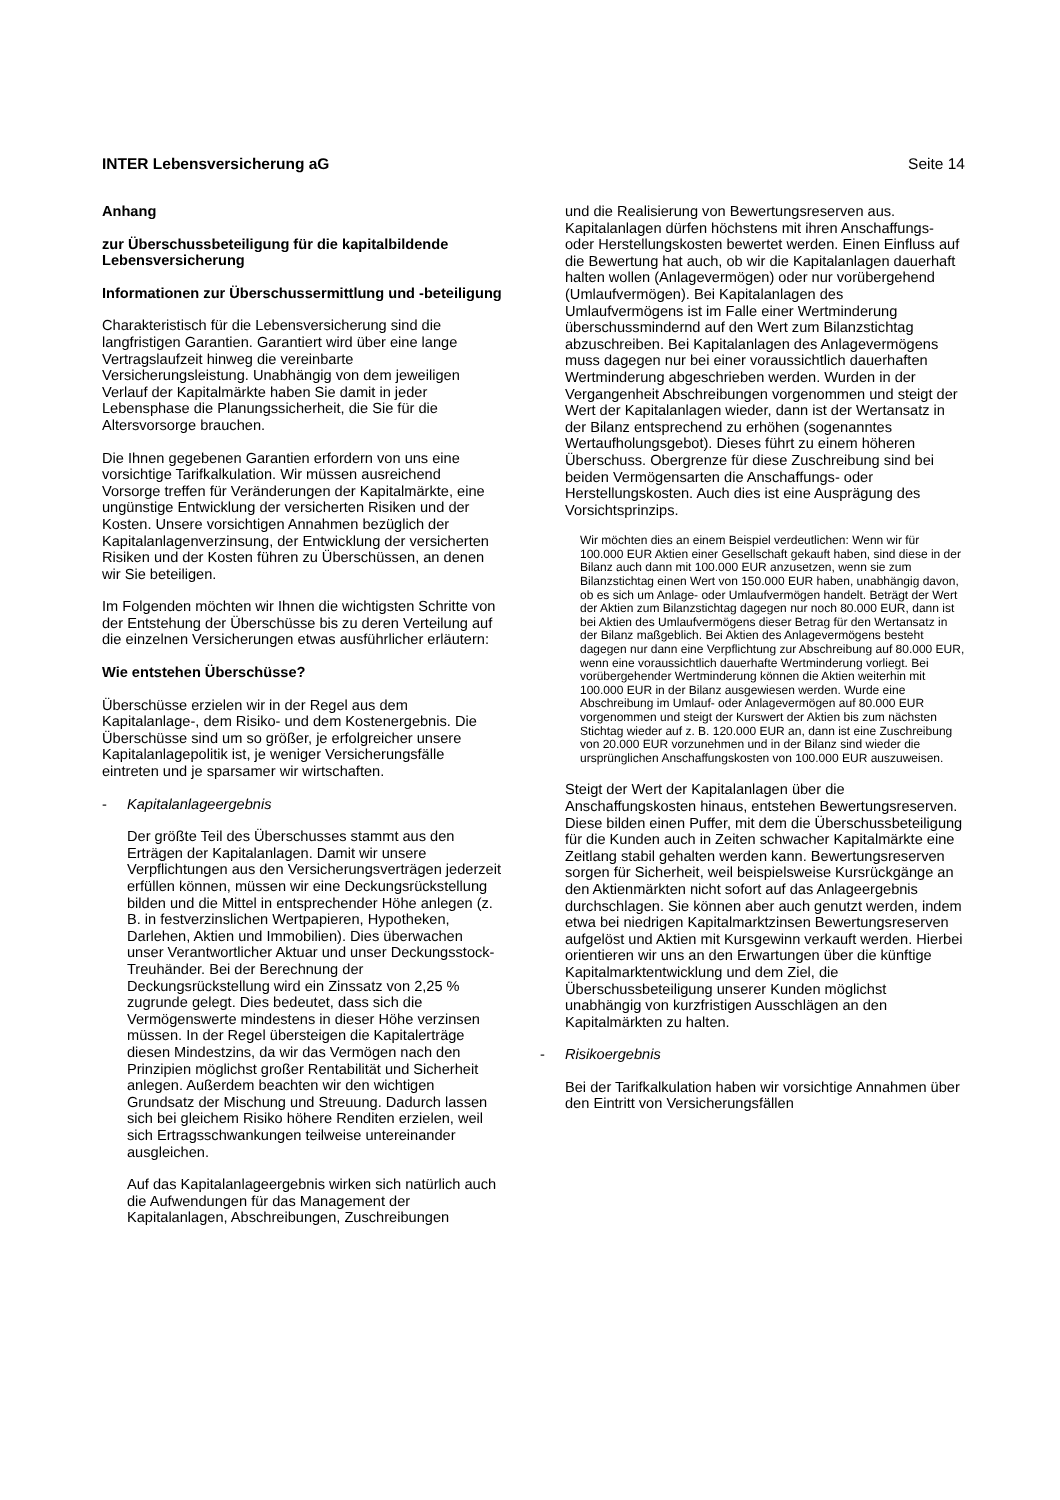INTER Lebensversicherung aG Seite 14
Anhang
zur Überschussbeteiligung für die kapitalbildende Lebensversicherung
Informationen zur Überschussermittlung und -beteiligung
Charakteristisch für die Lebensversicherung sind die langfristigen Garantien. Garantiert wird über eine lange Vertragslaufzeit hinweg die vereinbarte Versicherungsleistung. Unabhängig von dem jeweiligen Verlauf der Kapitalmärkte haben Sie damit in jeder Lebensphase die Planungssicherheit, die Sie für die Altersvorsorge brauchen.
Die Ihnen gegebenen Garantien erfordern von uns eine vorsichtige Tarifkalkulation. Wir müssen ausreichend Vorsorge treffen für Veränderungen der Kapitalmärkte, eine ungünstige Entwicklung der versicherten Risiken und der Kosten. Unsere vorsichtigen Annahmen bezüglich der Kapitalanlagenverzinsung, der Entwicklung der versicherten Risiken und der Kosten führen zu Überschüssen, an denen wir Sie beteiligen.
Im Folgenden möchten wir Ihnen die wichtigsten Schritte von der Entstehung der Überschüsse bis zu deren Verteilung auf die einzelnen Versicherungen etwas ausführlicher erläutern:
Wie entstehen Überschüsse?
Überschüsse erzielen wir in der Regel aus dem Kapitalanlage-, dem Risiko- und dem Kostenergebnis. Die Überschüsse sind um so größer, je erfolgreicher unsere Kapitalanlagepolitik ist, je weniger Versicherungsfälle eintreten und je sparsamer wir wirtschaften.
- Kapitalanlageergebnis
Der größte Teil des Überschusses stammt aus den Erträgen der Kapitalanlagen. Damit wir unsere Verpflichtungen aus den Versicherungsverträgen jederzeit erfüllen können, müssen wir eine Deckungsrückstellung bilden und die Mittel in entsprechender Höhe anlegen (z. B. in festverzinslichen Wertpapieren, Hypotheken, Darlehen, Aktien und Immobilien). Dies überwachen unser Verantwortlicher Aktuar und unser Deckungsstock-Treuhänder. Bei der Berechnung der Deckungsrückstellung wird ein Zinssatz von 2,25 % zugrunde gelegt. Dies bedeutet, dass sich die Vermögenswerte mindestens in dieser Höhe verzinsen müssen. In der Regel übersteigen die Kapitalerträge diesen Mindestzins, da wir das Vermögen nach den Prinzipien möglichst großer Rentabilität und Sicherheit anlegen. Außerdem beachten wir den wichtigen Grundsatz der Mischung und Streuung. Dadurch lassen sich bei gleichem Risiko höhere Renditen erzielen, weil sich Ertragsschwankungen teilweise untereinander ausgleichen.
Auf das Kapitalanlageergebnis wirken sich natürlich auch die Aufwendungen für das Management der Kapitalanlagen, Abschreibungen, Zuschreibungen
und die Realisierung von Bewertungsreserven aus. Kapitalanlagen dürfen höchstens mit ihren Anschaffungs- oder Herstellungskosten bewertet werden. Einen Einfluss auf die Bewertung hat auch, ob wir die Kapitalanlagen dauerhaft halten wollen (Anlagevermögen) oder nur vorübergehend (Umlaufvermögen). Bei Kapitalanlagen des Umlaufvermögens ist im Falle einer Wertminderung überschussmindernd auf den Wert zum Bilanzstichtag abzuschreiben. Bei Kapitalanlagen des Anlagevermögens muss dagegen nur bei einer voraussichtlich dauerhaften Wertminderung abgeschrieben werden. Wurden in der Vergangenheit Abschreibungen vorgenommen und steigt der Wert der Kapitalanlagen wieder, dann ist der Wertansatz in der Bilanz entsprechend zu erhöhen (sogenanntes Wertaufholungsgebot). Dieses führt zu einem höheren Überschuss. Obergrenze für diese Zuschreibung sind bei beiden Vermögensarten die Anschaffungs- oder Herstellungskosten. Auch dies ist eine Ausprägung des Vorsichtsprinzips.
Wir möchten dies an einem Beispiel verdeutlichen: Wenn wir für 100.000 EUR Aktien einer Gesellschaft gekauft haben, sind diese in der Bilanz auch dann mit 100.000 EUR anzusetzen, wenn sie zum Bilanzstichtag einen Wert von 150.000 EUR haben, unabhängig davon, ob es sich um Anlage- oder Umlaufvermögen handelt. Beträgt der Wert der Aktien zum Bilanzstichtag dagegen nur noch 80.000 EUR, dann ist bei Aktien des Umlaufvermögens dieser Betrag für den Wertansatz in der Bilanz maßgeblich. Bei Aktien des Anlagevermögens besteht dagegen nur dann eine Verpflichtung zur Abschreibung auf 80.000 EUR, wenn eine voraussichtlich dauerhafte Wertminderung vorliegt. Bei vorübergehender Wertminderung können die Aktien weiterhin mit 100.000 EUR in der Bilanz ausgewiesen werden. Wurde eine Abschreibung im Umlauf- oder Anlagevermögen auf 80.000 EUR vorgenommen und steigt der Kurswert der Aktien bis zum nächsten Stichtag wieder auf z. B. 120.000 EUR an, dann ist eine Zuschreibung von 20.000 EUR vorzunehmen und in der Bilanz sind wieder die ursprünglichen Anschaffungskosten von 100.000 EUR auszuweisen.
Steigt der Wert der Kapitalanlagen über die Anschaffungskosten hinaus, entstehen Bewertungsreserven. Diese bilden einen Puffer, mit dem die Überschussbeteiligung für die Kunden auch in Zeiten schwacher Kapitalmärkte eine Zeitlang stabil gehalten werden kann. Bewertungsreserven sorgen für Sicherheit, weil beispielsweise Kursrückgänge an den Aktienmärkten nicht sofort auf das Anlageergebnis durchschlagen. Sie können aber auch genutzt werden, indem etwa bei niedrigen Kapitalmarktzinsen Bewertungsreserven aufgelöst und Aktien mit Kursgewinn verkauft werden. Hierbei orientieren wir uns an den Erwartungen über die künftige Kapitalmarktentwicklung und dem Ziel, die Überschussbeteiligung unserer Kunden möglichst unabhängig von kurzfristigen Ausschlägen an den Kapitalmärkten zu halten.
- Risikoergebnis
Bei der Tarifkalkulation haben wir vorsichtige Annahmen über den Eintritt von Versicherungsfällen